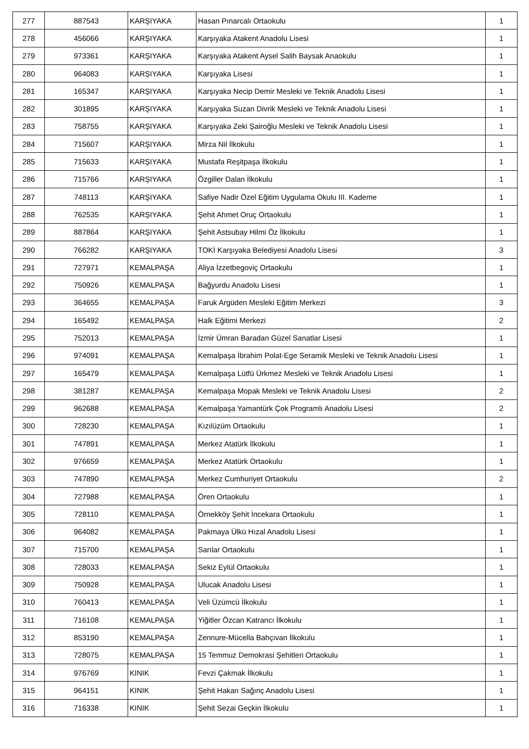| 277 | 887543 | KARŞIYAKA | Hasan Pınarcalı Ortaokulu | 1 |
| 278 | 456066 | KARŞIYAKA | Karşıyaka Atakent Anadolu Lisesi | 1 |
| 279 | 973361 | KARŞIYAKA | Karşıyaka Atakent Aysel Salih Baysak Anaokulu | 1 |
| 280 | 964083 | KARŞIYAKA | Karşıyaka Lisesi | 1 |
| 281 | 165347 | KARŞIYAKA | Karşıyaka Necip Demir Mesleki ve Teknik Anadolu Lisesi | 1 |
| 282 | 301895 | KARŞIYAKA | Karşıyaka Suzan Divrik Mesleki ve Teknik Anadolu Lisesi | 1 |
| 283 | 758755 | KARŞIYAKA | Karşıyaka Zeki Şairoğlu Mesleki ve Teknik Anadolu Lisesi | 1 |
| 284 | 715607 | KARŞIYAKA | Mirza Nil İlkokulu | 1 |
| 285 | 715633 | KARŞIYAKA | Mustafa Reşitpaşa İlkokulu | 1 |
| 286 | 715766 | KARŞIYAKA | Özgiller Dalan İlkokulu | 1 |
| 287 | 748113 | KARŞIYAKA | Safiye Nadir Özel Eğitim Uygulama Okulu III. Kademe | 1 |
| 288 | 762535 | KARŞIYAKA | Şehit Ahmet Oruç Ortaokulu | 1 |
| 289 | 887864 | KARŞIYAKA | Şehit Astsubay Hilmi Öz İlkokulu | 1 |
| 290 | 766282 | KARŞIYAKA | TOKİ Karşıyaka Belediyesi Anadolu Lisesi | 3 |
| 291 | 727971 | KEMALPAŞA | Aliya İzzetbegoviç Ortaokulu | 1 |
| 292 | 750926 | KEMALPAŞA | Bağyurdu Anadolu Lisesi | 1 |
| 293 | 364655 | KEMALPAŞA | Faruk Argüden Mesleki Eğitim Merkezi | 3 |
| 294 | 165492 | KEMALPAŞA | Halk Eğitimi Merkezi | 2 |
| 295 | 752013 | KEMALPAŞA | İzmir Ümran Baradan Güzel Sanatlar Lisesi | 1 |
| 296 | 974091 | KEMALPAŞA | Kemalpaşa İbrahim Polat-Ege Seramik Mesleki ve Teknik Anadolu Lisesi | 1 |
| 297 | 165479 | KEMALPAŞA | Kemalpaşa Lütfü Ürkmez Mesleki ve Teknik Anadolu Lisesi | 1 |
| 298 | 381287 | KEMALPAŞA | Kemalpaşa Mopak Mesleki ve Teknik Anadolu Lisesi | 2 |
| 299 | 962688 | KEMALPAŞA | Kemalpaşa Yamantürk Çok Programlı Anadolu Lisesi | 2 |
| 300 | 728230 | KEMALPAŞA | Kızılüzüm Ortaokulu | 1 |
| 301 | 747891 | KEMALPAŞA | Merkez Atatürk İlkokulu | 1 |
| 302 | 976659 | KEMALPAŞA | Merkez Atatürk Ortaokulu | 1 |
| 303 | 747890 | KEMALPAŞA | Merkez Cumhuriyet Ortaokulu | 2 |
| 304 | 727988 | KEMALPAŞA | Ören Ortaokulu | 1 |
| 305 | 728110 | KEMALPAŞA | Örnekköy Şehit İncekara Ortaokulu | 1 |
| 306 | 964082 | KEMALPAŞA | Pakmaya Ülkü Hızal Anadolu Lisesi | 1 |
| 307 | 715700 | KEMALPAŞA | Sarılar Ortaokulu | 1 |
| 308 | 728033 | KEMALPAŞA | Sekiz Eylül Ortaokulu | 1 |
| 309 | 750928 | KEMALPAŞA | Ulucak Anadolu Lisesi | 1 |
| 310 | 760413 | KEMALPAŞA | Veli Üzümcü İlkokulu | 1 |
| 311 | 716108 | KEMALPAŞA | Yiğitler Özcan Katrancı İlkokulu | 1 |
| 312 | 853190 | KEMALPAŞA | Zennure-Mücella Bahçıvan İlkokulu | 1 |
| 313 | 728075 | KEMALPAŞA | 15 Temmuz Demokrasi Şehitleri Ortaokulu | 1 |
| 314 | 976769 | KINIK | Fevzi Çakmak İlkokulu | 1 |
| 315 | 964151 | KINIK | Şehit Hakan Sağınç Anadolu Lisesi | 1 |
| 316 | 716338 | KINIK | Şehit Sezai Geçkin İlkokulu | 1 |